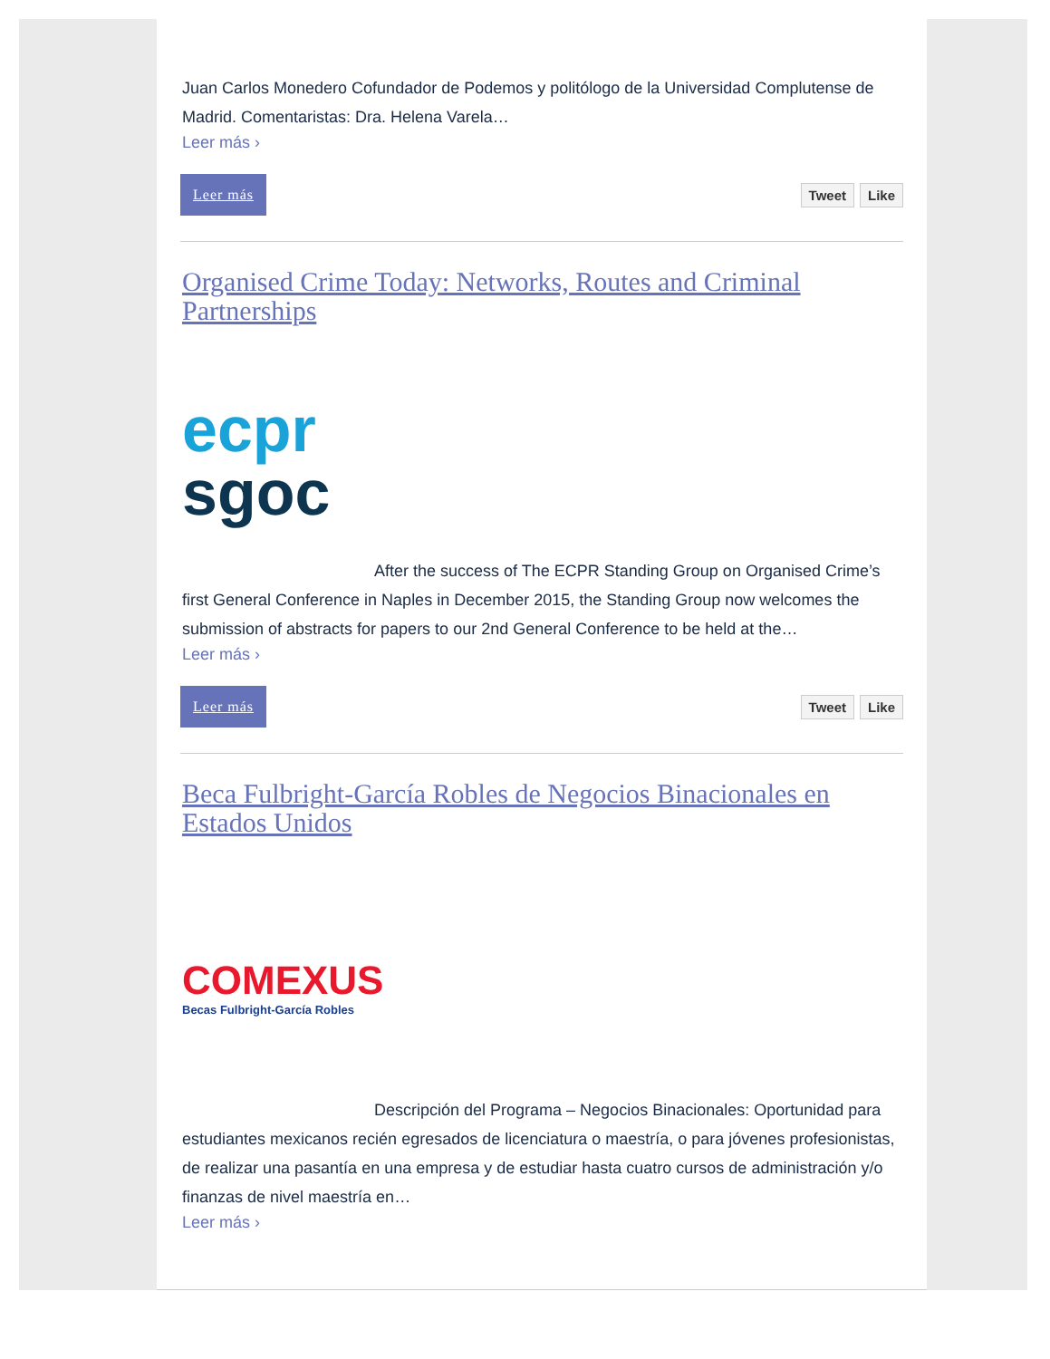Juan Carlos Monedero Cofundador de Podemos y politólogo de la Universidad Complutense de Madrid. Comentaristas: Dra. Helena Varela…
Leer más ›
Leer más
Tweet Like
Organised Crime Today: Networks, Routes and Criminal Partnerships
ecpr
sgoc
After the success of The ECPR Standing Group on Organised Crime’s first General Conference in Naples in December 2015, the Standing Group now welcomes the submission of abstracts for papers to our 2nd General Conference to be held at the…
Leer más ›
Leer más
Tweet Like
Beca Fulbright-García Robles de Negocios Binacionales en Estados Unidos
COMEXUS
Becas Fulbright-García Robles
Descripción del Programa – Negocios Binacionales: Oportunidad para estudiantes mexicanos recién egresados de licenciatura o maestría, o para jóvenes profesionistas, de realizar una pasantía en una empresa y de estudiar hasta cuatro cursos de administración y/o finanzas de nivel maestría en…
Leer más ›